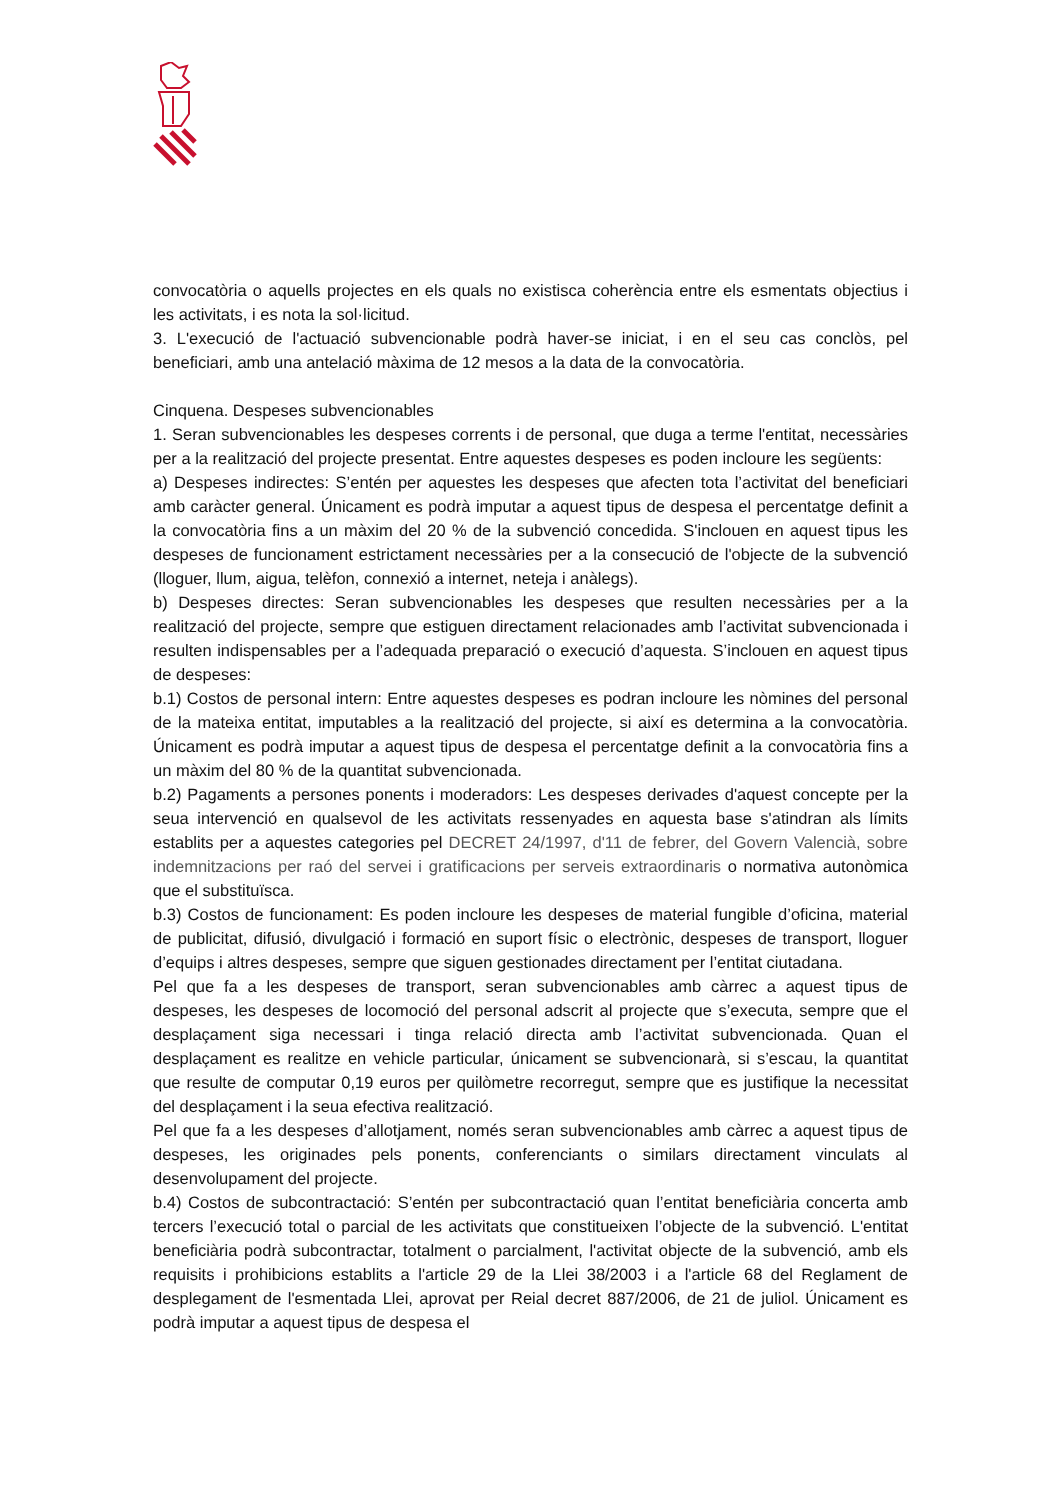convocatòria o aquells projectes en els quals no existisca coherència entre els esmentats objectius i les activitats, i es nota la sol·licitud.
3. L'execució de l'actuació subvencionable podrà haver-se iniciat, i en el seu cas conclòs, pel beneficiari, amb una antelació màxima de 12 mesos a la data de la convocatòria.
Cinquena. Despeses subvencionables
1. Seran subvencionables les despeses corrents i de personal, que duga a terme l'entitat, necessàries per a la realització del projecte presentat. Entre aquestes despeses es poden incloure les següents:
a) Despeses indirectes: S’entén per aquestes les despeses que afecten tota l’activitat del beneficiari amb caràcter general. Únicament es podrà imputar a aquest tipus de despesa el percentatge definit a la convocatòria fins a un màxim del 20 % de la subvenció concedida. S'inclouen en aquest tipus les despeses de funcionament estrictament necessàries per a la consecució de l'objecte de la subvenció (lloguer, llum, aigua, telèfon, connexió a internet, neteja i anàlegs).
b) Despeses directes: Seran subvencionables les despeses que resulten necessàries per a la realització del projecte, sempre que estiguen directament relacionades amb l’activitat subvencionada i resulten indispensables per a l’adequada preparació o execució d’aquesta. S’inclouen en aquest tipus de despeses:
b.1) Costos de personal intern: Entre aquestes despeses es podran incloure les nòmines del personal de la mateixa entitat, imputables a la realització del projecte, si així es determina a la convocatòria. Únicament es podrà imputar a aquest tipus de despesa el percentatge definit a la convocatòria fins a un màxim del 80 % de la quantitat subvencionada.
b.2) Pagaments a persones ponents i moderadors: Les despeses derivades d'aquest concepte per la seua intervenció en qualsevol de les activitats ressenyades en aquesta base s'atindran als límits establits per a aquestes categories pel DECRET 24/1997, d'11 de febrer, del Govern Valencià, sobre indemnitzacions per raó del servei i gratificacions per serveis extraordinaris o normativa autonòmica que el substituïsca.
b.3) Costos de funcionament: Es poden incloure les despeses de material fungible d’oficina, material de publicitat, difusió, divulgació i formació en suport físic o electrònic, despeses de transport, lloguer d’equips i altres despeses, sempre que siguen gestionades directament per l’entitat ciutadana.
Pel que fa a les despeses de transport, seran subvencionables amb càrrec a aquest tipus de despeses, les despeses de locomoció del personal adscrit al projecte que s’executa, sempre que el desplaçament siga necessari i tinga relació directa amb l’activitat subvencionada. Quan el desplaçament es realitze en vehicle particular, únicament se subvencionarà, si s’escau, la quantitat que resulte de computar 0,19 euros per quilòmetre recorregut, sempre que es justifique la necessitat del desplaçament i la seua efectiva realització.
Pel que fa a les despeses d’allotjament, només seran subvencionables amb càrrec a aquest tipus de despeses, les originades pels ponents, conferenciants o similars directament vinculats al desenvolupament del projecte.
b.4) Costos de subcontractació: S’entén per subcontractació quan l’entitat beneficiària concerta amb tercers l’execució total o parcial de les activitats que constitueixen l’objecte de la subvenció. L'entitat beneficiària podrà subcontractar, totalment o parcialment, l'activitat objecte de la subvenció, amb els requisits i prohibicions establits a l'article 29 de la Llei 38/2003 i a l'article 68 del Reglament de desplegament de l'esmentada Llei, aprovat per Reial decret 887/2006, de 21 de juliol. Únicament es podrà imputar a aquest tipus de despesa el